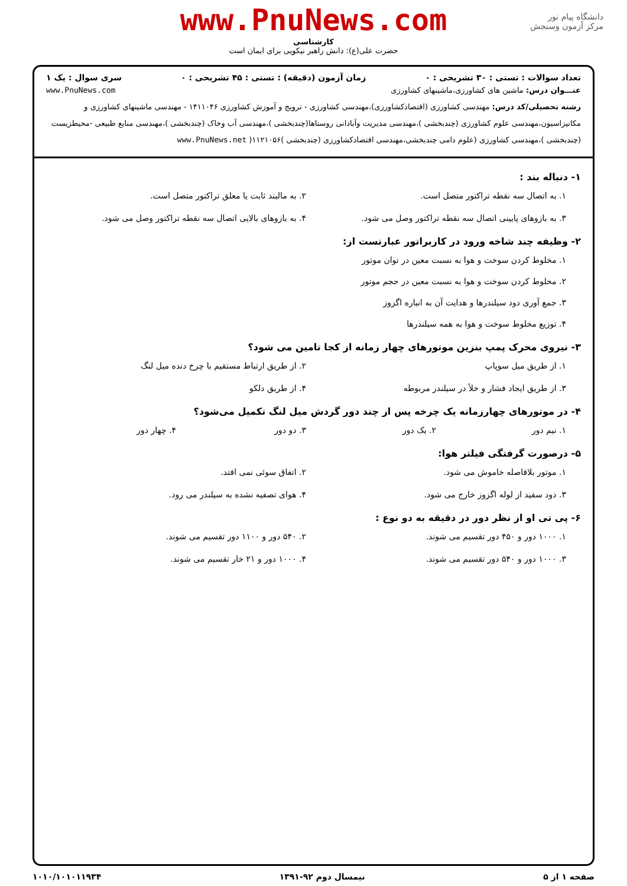www.PnuNews.com
کارشناسی
حضرت علی(ع): دانش راهبر نیکویی برای ایمان است
دانشگاه پیام نور
مرکز آزمون وسنجش
تعداد سوالات : تستی : ۳۰ تشریحی : ۰ زمان آزمون (دقیقه) : تستی : ۴۵ تشریحی : ۰ سری سوال : یک ۱
عنـــوان درس: ماشین های کشاورزی،ماشینهای کشاورزی www.PnuNews.com
رشته تحصیلی/کد درس: مهندسی کشاورزی (اقتصادکشاورزی)،مهندسی کشاورزی - ترویج و آموزش کشاورزی ۱۴۱۱۰۴۶ - مهندسی ماشینهای کشاورزی و مکانیزاسیون،مهندسی علوم کشاورزی (چندبخشی )،مهندسی مدیریت وآبادانی روستاها(چندبخشی )،مهندسی آب وخاک (چندبخشی )،مهندسی منابع طبیعی -محیطزیست (چندبخشی )،مهندسی کشاورزی (علوم دامی چندبخشی،مهندسی اقتصادکشاورزی (چندبخشی )۱۱۲۱۰۵۶( www.PnuNews.net
۱- دنباله بند :
۱. به اتصال سه نقطه تراکتور متصل است.
۲. به مالبند ثابت یا معلق تراکتور متصل است.
۳. به بازوهای پایینی اتصال سه نقطه تراکتور وصل می شود.
۴. به بازوهای بالایی اتصال سه نقطه تراکتور وصل می شود.
۲- وظیفه چند شاخه ورود در کاربراتور عبارتست از:
۱. مخلوط کردن سوخت و هوا به نسبت معین در توان موتور
۲. مخلوط کردن سوخت و هوا به نسبت معین در حجم موتور
۳. جمع آوری دود سیلندرها و هدایت آن به انباره اگزوز
۴. توزیع مخلوط سوخت و هوا به همه سیلندرها
۳- نیروی محرک پمپ بنزین موتورهای چهار زمانه از کجا تامین می شود؟
۱. از طریق میل سوپاپ
۲. از طریق ارتباط مستقیم با چرخ دنده میل لنگ
۳. از طریق ایجاد فشار و خلأ در سیلندر مربوطه
۴. از طریق دلکو
۴- در موتورهای چهارزمانه یک چرخه پس از چند دور گردش میل لنگ تکمیل می‌شود؟
۱. نیم دور
۲. یک دور
۳. دو دور
۴. چهار دور
۵- درصورت گرفتگی فیلتر هوا:
۱. موتور بلافاصله خاموش می شود.
۲. اتفاق سوئی نمی افتد.
۳. دود سفید از لوله اگزوز خارج می شود.
۴. هوای تصفیه نشده به سیلندر می رود.
۶- پی تی او از نظر دور در دقیقه به دو نوع :
۱. ۱۰۰۰ دور و ۴۵۰ دور تقسیم می شوند.
۲. ۵۴۰ دور و ۱۱۰۰ دور تقسیم می شوند.
۳. ۱۰۰۰ دور و ۵۴۰ دور تقسیم می شوند.
۴. ۱۰۰۰ دور و ۲۱ خار تقسیم می شوند.
صفحه ۱ از ۵ نیمسال دوم ۹۲-۱۳۹۱ ۱۰۱۰/۱۰۱۰۱۱۹۳۴